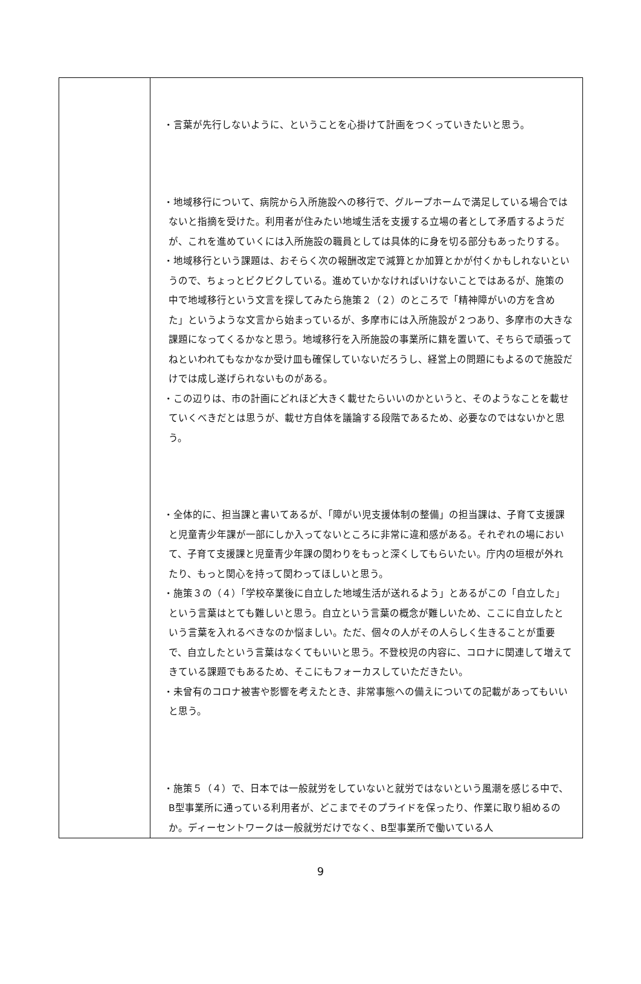| | ・言葉が先行しないように、ということを心掛けて計画をつくっていきたいと思う。 ・地域移行について、病院から入所施設への移行で、グループホームで満足している場合ではないと指摘を受けた。利用者が住みたい地域生活を支援する立場の者として矛盾するようだが、これを進めていくには入所施設の職員としては具体的に身を切る部分もあったりする。 ・地域移行という課題は、おそらく次の報酬改定で減算とか加算とかが付くかもしれないというので、ちょっとビクビクしている。進めていかなければいけないことではあるが、施策の中で地域移行という文言を探してみたら施策２（２）のところで「精神障がいの方を含めた」というような文言から始まっているが、多摩市には入所施設が２つあり、多摩市の大きな課題になってくるかなと思う。地域移行を入所施設の事業所に籍を置いて、そちらで頑張ってねといわれてもなかなか受け皿も確保していないだろうし、経営上の問題にもよるので施設だけでは成し遂げられないものがある。 ・この辺りは、市の計画にどれほど大きく載せたらいいのかというと、そのようなことを載せていくべきだとは思うが、載せ方自体を議論する段階であるため、必要なのではないかと思う。 ・全体的に、担当課と書いてあるが、「障がい児支援体制の整備」の担当課は、子育て支援課と児童青少年課が一部にしか入ってないところに非常に違和感がある。それぞれの場において、子育て支援課と児童青少年課の関わりをもっと深くしてもらいたい。庁内の垣根が外れたり、もっと関心を持って関わってほしいと思う。 ・施策３の（４）「学校卒業後に自立した地域生活が送れるよう」とあるがこの「自立した」という言葉はとても難しいと思う。自立という言葉の概念が難しいため、ここに自立したという言葉を入れるべきなのか悩ましい。ただ、個々の人がその人らしく生きることが重要で、自立したという言葉はなくてもいいと思う。不登校児の内容に、コロナに関連して増えてきている課題でもあるため、そこにもフォーカスしていただきたい。 ・未曾有のコロナ被害や影響を考えたとき、非常事態への備えについての記載があってもいいと思う。 ・施策５（４）で、日本では一般就労をしていないと就労ではないという風潮を感じる中で、B型事業所に通っている利用者が、どこまでそのプライドを保ったり、作業に取り組めるのか。ディーセントワークは一般就労だけでなく、B型事業所で働いている人 |
9